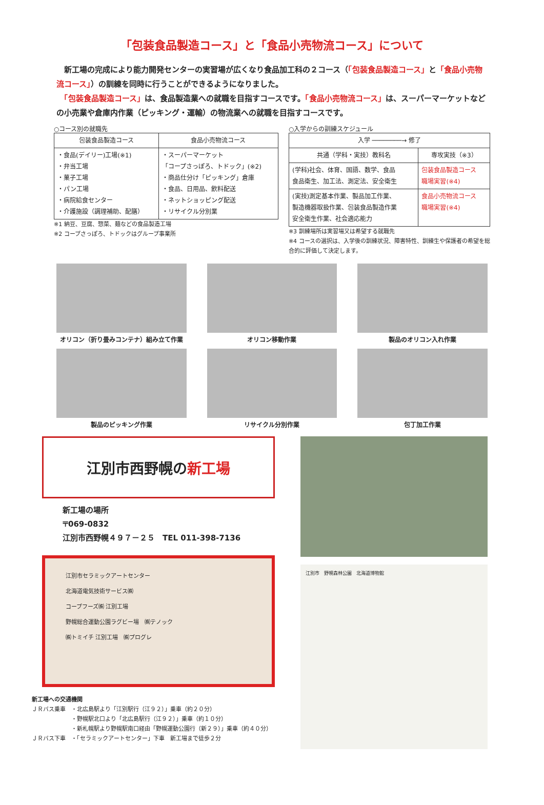「包装食品製造コース」と「食品小売物流コース」について
　新工場の完成により能力開発センターの実習場が広くなり食品加工科の２コース（「包装食品製造コース」と「食品小売物流コース」）の訓練を同時に行うことができるようになりました。
　「包装食品製造コース」は、食品製造業への就職を目指すコースです。「食品小売物流コース」は、スーパーマーケットなどの小売業や倉庫内作業（ピッキング・運輸）の物流業への就職を目指すコースです。
○コース別の就職先
| 包装食品製造コース | 食品小売物流コース |
| --- | --- |
| ・食品(デイリー)工場(※1) ・弁当工場 ・菓子工場 ・パン工場 ・病院給食センター ・介護施設（調理補助、配膳） | ・スーパーマーケット 「コープさっぽろ、トドック」(※2) ・商品仕分け「ピッキング」倉庫 ・食品、日用品、飲料配送 ・ネットショッピング配送 ・リサイクル分別業 |
※1 納豆、豆腐、惣菜、麺などの食品製造工場
※2 コープさっぽろ、トドックはグループ事業所
○入学からの訓練スケジュール
| 入学 ────────→ 修了 | |
| --- | --- |
| 共通（学科・実技）教科名 | 専攻実技（※3） |
| (学科)社会、体育、国語、数学、食品 食品衛生、加工法、測定法、安全衛生 | 包装食品製造コース 職場実習(※4) |
| (実技)測定基本作業、製品加工作業、 製造機器取扱作業、包装食品製造作業 安全衛生作業、社会適応能力 | 食品小売物流コース 職場実習(※4) |
※3 訓練場所は実習場又は希望する就職先
※4 コースの選択は、入学後の訓練状況、障害特性、訓練生や保護者の希望を総合的に評価して決定します。
オリコン（折り畳みコンテナ）組み立て作業
オリコン移動作業
製品のオリコン入れ作業
製品のピッキング作業
リサイクル分別作業
包丁加工作業
江別市西野幌の 新工場
新工場の場所
〒069-0832
江別市西野幌４９７－２５　TEL 011-398-7136
江別市セラミックアートセンター
北海道電気技術サービス㈱
コープフーズ㈱ 江別工場
野幌総合運動公園ラグビー場　㈱テノック
㈱トミイチ 江別工場　㈱プログレ
新工場への交通機関
ＪＲバス乗車　・北広島駅より「江別駅行（江９２）」乗車（約２０分）
　　　　　　　・野幌駅北口より「北広島駅行（江９２）」乗車（約１０分）
　　　　　　　・新札幌駅より野幌駅南口経由「野幌運動公園行（新２９）」乗車（約４０分）
ＪＲバス下車　・「セラミックアートセンター」下車　新工場まで徒歩２分
江別市　野幌森林公園　北海道博物館